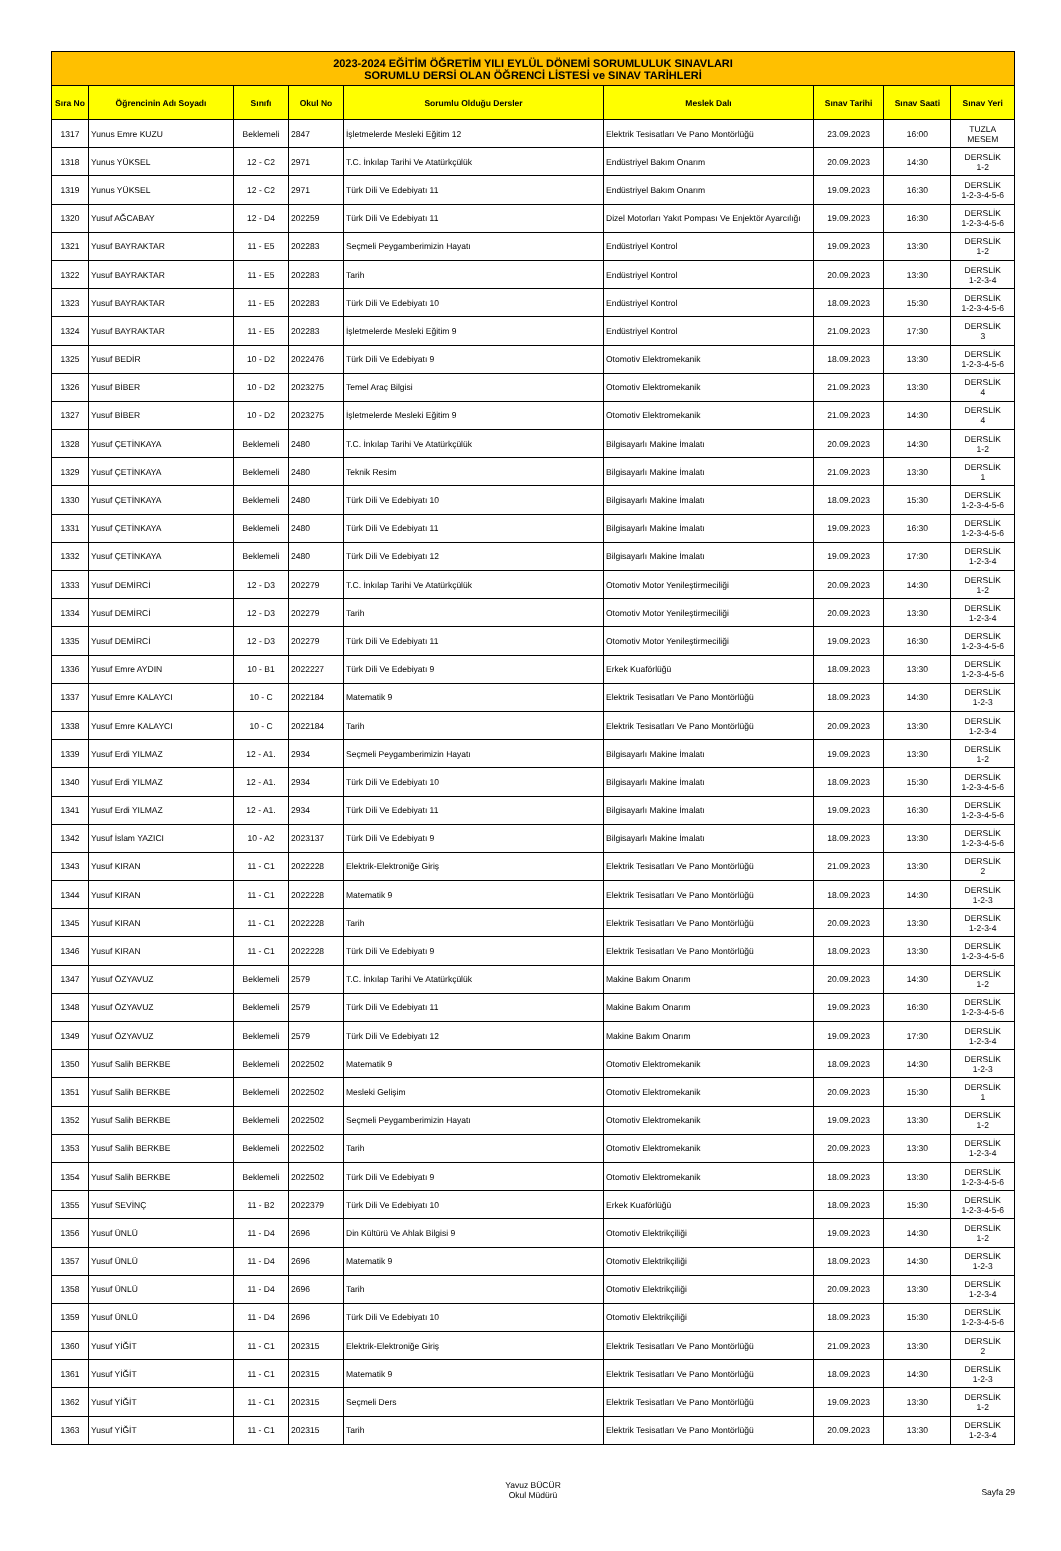| 2023-2024 EĞİTİM ÖĞRETİM YILI EYLÜL DÖNEMİ SORUMLULUK SINAVLARI SORUMLU DERSİ OLAN ÖĞRENCİ LİSTESİ ve SINAV TARİHLERİ | | | | | | | | |
| --- | --- | --- | --- | --- | --- | --- | --- | --- |
| Sıra No | Öğrencinin Adı Soyadı | Sınıfı | Okul No | Sorumlu Olduğu Dersler | Meslek Dalı | Sınav Tarihi | Sınav Saati | Sınav Yeri |
| 1317 | Yunus Emre KUZU | Beklemeli | 2847 | İşletmelerde Mesleki Eğitim 12 | Elektrik Tesisatları Ve Pano Montörlüğü | 23.09.2023 | 16:00 | TUZLA MESEM |
| 1318 | Yunus YÜKSEL | 12 - C2 | 2971 | T.C. İnkılap Tarihi Ve Atatürkçülük | Endüstriyel Bakım Onarım | 20.09.2023 | 14:30 | DERSLİK 1-2 |
| 1319 | Yunus YÜKSEL | 12 - C2 | 2971 | Türk Dili Ve Edebiyatı 11 | Endüstriyel Bakım Onarım | 19.09.2023 | 16:30 | DERSLİK 1-2-3-4-5-6 |
| 1320 | Yusuf AĞCABAY | 12 - D4 | 202259 | Türk Dili Ve Edebiyatı 11 | Dizel Motorları Yakıt Pompası Ve Enjektör Ayarcılığı | 19.09.2023 | 16:30 | DERSLİK 1-2-3-4-5-6 |
| 1321 | Yusuf BAYRAKTAR | 11 - E5 | 202283 | Seçmeli Peygamberimizin Hayatı | Endüstriyel Kontrol | 19.09.2023 | 13:30 | DERSLİK 1-2 |
| 1322 | Yusuf BAYRAKTAR | 11 - E5 | 202283 | Tarih | Endüstriyel Kontrol | 20.09.2023 | 13:30 | DERSLİK 1-2-3-4 |
| 1323 | Yusuf BAYRAKTAR | 11 - E5 | 202283 | Türk Dili Ve Edebiyatı 10 | Endüstriyel Kontrol | 18.09.2023 | 15:30 | DERSLİK 1-2-3-4-5-6 |
| 1324 | Yusuf BAYRAKTAR | 11 - E5 | 202283 | İşletmelerde Mesleki Eğitim 9 | Endüstriyel Kontrol | 21.09.2023 | 17:30 | DERSLİK 3 |
| 1325 | Yusuf BEDİR | 10 - D2 | 2022476 | Türk Dili Ve Edebiyatı 9 | Otomotiv Elektromekanik | 18.09.2023 | 13:30 | DERSLİK 1-2-3-4-5-6 |
| 1326 | Yusuf BİBER | 10 - D2 | 2023275 | Temel Araç Bilgisi | Otomotiv Elektromekanik | 21.09.2023 | 13:30 | DERSLİK 4 |
| 1327 | Yusuf BİBER | 10 - D2 | 2023275 | İşletmelerde Mesleki Eğitim 9 | Otomotiv Elektromekanik | 21.09.2023 | 14:30 | DERSLİK 4 |
| 1328 | Yusuf ÇETİNKAYA | Beklemeli | 2480 | T.C. İnkılap Tarihi Ve Atatürkçülük | Bilgisayarlı Makine İmalatı | 20.09.2023 | 14:30 | DERSLİK 1-2 |
| 1329 | Yusuf ÇETİNKAYA | Beklemeli | 2480 | Teknik Resim | Bilgisayarlı Makine İmalatı | 21.09.2023 | 13:30 | DERSLİK 1 |
| 1330 | Yusuf ÇETİNKAYA | Beklemeli | 2480 | Türk Dili Ve Edebiyatı 10 | Bilgisayarlı Makine İmalatı | 18.09.2023 | 15:30 | DERSLİK 1-2-3-4-5-6 |
| 1331 | Yusuf ÇETİNKAYA | Beklemeli | 2480 | Türk Dili Ve Edebiyatı 11 | Bilgisayarlı Makine İmalatı | 19.09.2023 | 16:30 | DERSLİK 1-2-3-4-5-6 |
| 1332 | Yusuf ÇETİNKAYA | Beklemeli | 2480 | Türk Dili Ve Edebiyatı 12 | Bilgisayarlı Makine İmalatı | 19.09.2023 | 17:30 | DERSLİK 1-2-3-4 |
| 1333 | Yusuf DEMİRCİ | 12 - D3 | 202279 | T.C. İnkılap Tarihi Ve Atatürkçülük | Otomotiv Motor Yenileştirmeciliği | 20.09.2023 | 14:30 | DERSLİK 1-2 |
| 1334 | Yusuf DEMİRCİ | 12 - D3 | 202279 | Tarih | Otomotiv Motor Yenileştirmeciliği | 20.09.2023 | 13:30 | DERSLİK 1-2-3-4 |
| 1335 | Yusuf DEMİRCİ | 12 - D3 | 202279 | Türk Dili Ve Edebiyatı 11 | Otomotiv Motor Yenileştirmeciliği | 19.09.2023 | 16:30 | DERSLİK 1-2-3-4-5-6 |
| 1336 | Yusuf Emre AYDIN | 10 - B1 | 2022227 | Türk Dili Ve Edebiyatı 9 | Erkek Kuaförlüğü | 18.09.2023 | 13:30 | DERSLİK 1-2-3-4-5-6 |
| 1337 | Yusuf Emre KALAYCI | 10 - C | 2022184 | Matematik 9 | Elektrik Tesisatları Ve Pano Montörlüğü | 18.09.2023 | 14:30 | DERSLİK 1-2-3 |
| 1338 | Yusuf Emre KALAYCI | 10 - C | 2022184 | Tarih | Elektrik Tesisatları Ve Pano Montörlüğü | 20.09.2023 | 13:30 | DERSLİK 1-2-3-4 |
| 1339 | Yusuf Erdi YILMAZ | 12 - A1. | 2934 | Seçmeli Peygamberimizin Hayatı | Bilgisayarlı Makine İmalatı | 19.09.2023 | 13:30 | DERSLİK 1-2 |
| 1340 | Yusuf Erdi YILMAZ | 12 - A1. | 2934 | Türk Dili Ve Edebiyatı 10 | Bilgisayarlı Makine İmalatı | 18.09.2023 | 15:30 | DERSLİK 1-2-3-4-5-6 |
| 1341 | Yusuf Erdi YILMAZ | 12 - A1. | 2934 | Türk Dili Ve Edebiyatı 11 | Bilgisayarlı Makine İmalatı | 19.09.2023 | 16:30 | DERSLİK 1-2-3-4-5-6 |
| 1342 | Yusuf İslam YAZICI | 10 - A2 | 2023137 | Türk Dili Ve Edebiyatı 9 | Bilgisayarlı Makine İmalatı | 18.09.2023 | 13:30 | DERSLİK 1-2-3-4-5-6 |
| 1343 | Yusuf KIRAN | 11 - C1 | 2022228 | Elektrik-Elektroniğe Giriş | Elektrik Tesisatları Ve Pano Montörlüğü | 21.09.2023 | 13:30 | DERSLİK 2 |
| 1344 | Yusuf KIRAN | 11 - C1 | 2022228 | Matematik 9 | Elektrik Tesisatları Ve Pano Montörlüğü | 18.09.2023 | 14:30 | DERSLİK 1-2-3 |
| 1345 | Yusuf KIRAN | 11 - C1 | 2022228 | Tarih | Elektrik Tesisatları Ve Pano Montörlüğü | 20.09.2023 | 13:30 | DERSLİK 1-2-3-4 |
| 1346 | Yusuf KIRAN | 11 - C1 | 2022228 | Türk Dili Ve Edebiyatı 9 | Elektrik Tesisatları Ve Pano Montörlüğü | 18.09.2023 | 13:30 | DERSLİK 1-2-3-4-5-6 |
| 1347 | Yusuf ÖZYAVUZ | Beklemeli | 2579 | T.C. İnkılap Tarihi Ve Atatürkçülük | Makine Bakım Onarım | 20.09.2023 | 14:30 | DERSLİK 1-2 |
| 1348 | Yusuf ÖZYAVUZ | Beklemeli | 2579 | Türk Dili Ve Edebiyatı 11 | Makine Bakım Onarım | 19.09.2023 | 16:30 | DERSLİK 1-2-3-4-5-6 |
| 1349 | Yusuf ÖZYAVUZ | Beklemeli | 2579 | Türk Dili Ve Edebiyatı 12 | Makine Bakım Onarım | 19.09.2023 | 17:30 | DERSLİK 1-2-3-4 |
| 1350 | Yusuf Salih BERKBE | Beklemeli | 2022502 | Matematik 9 | Otomotiv Elektromekanik | 18.09.2023 | 14:30 | DERSLİK 1-2-3 |
| 1351 | Yusuf Salih BERKBE | Beklemeli | 2022502 | Mesleki Gelişim | Otomotiv Elektromekanik | 20.09.2023 | 15:30 | DERSLİK 1 |
| 1352 | Yusuf Salih BERKBE | Beklemeli | 2022502 | Seçmeli Peygamberimizin Hayatı | Otomotiv Elektromekanik | 19.09.2023 | 13:30 | DERSLİK 1-2 |
| 1353 | Yusuf Salih BERKBE | Beklemeli | 2022502 | Tarih | Otomotiv Elektromekanik | 20.09.2023 | 13:30 | DERSLİK 1-2-3-4 |
| 1354 | Yusuf Salih BERKBE | Beklemeli | 2022502 | Türk Dili Ve Edebiyatı 9 | Otomotiv Elektromekanik | 18.09.2023 | 13:30 | DERSLİK 1-2-3-4-5-6 |
| 1355 | Yusuf SEVİNÇ | 11 - B2 | 2022379 | Türk Dili Ve Edebiyatı 10 | Erkek Kuaförlüğü | 18.09.2023 | 15:30 | DERSLİK 1-2-3-4-5-6 |
| 1356 | Yusuf ÜNLÜ | 11 - D4 | 2696 | Din Kültürü Ve Ahlak Bilgisi 9 | Otomotiv Elektrikçiliği | 19.09.2023 | 14:30 | DERSLİK 1-2 |
| 1357 | Yusuf ÜNLÜ | 11 - D4 | 2696 | Matematik 9 | Otomotiv Elektrikçiliği | 18.09.2023 | 14:30 | DERSLİK 1-2-3 |
| 1358 | Yusuf ÜNLÜ | 11 - D4 | 2696 | Tarih | Otomotiv Elektrikçiliği | 20.09.2023 | 13:30 | DERSLİK 1-2-3-4 |
| 1359 | Yusuf ÜNLÜ | 11 - D4 | 2696 | Türk Dili Ve Edebiyatı 10 | Otomotiv Elektrikçiliği | 18.09.2023 | 15:30 | DERSLİK 1-2-3-4-5-6 |
| 1360 | Yusuf YİĞİT | 11 - C1 | 202315 | Elektrik-Elektroniğe Giriş | Elektrik Tesisatları Ve Pano Montörlüğü | 21.09.2023 | 13:30 | DERSLİK 2 |
| 1361 | Yusuf YİĞİT | 11 - C1 | 202315 | Matematik 9 | Elektrik Tesisatları Ve Pano Montörlüğü | 18.09.2023 | 14:30 | DERSLİK 1-2-3 |
| 1362 | Yusuf YİĞİT | 11 - C1 | 202315 | Seçmeli Ders | Elektrik Tesisatları Ve Pano Montörlüğü | 19.09.2023 | 13:30 | DERSLİK 1-2 |
| 1363 | Yusuf YİĞİT | 11 - C1 | 202315 | Tarih | Elektrik Tesisatları Ve Pano Montörlüğü | 20.09.2023 | 13:30 | DERSLİK 1-2-3-4 |
Yavuz BÜCÜR
Okul Müdürü
Sayfa 29